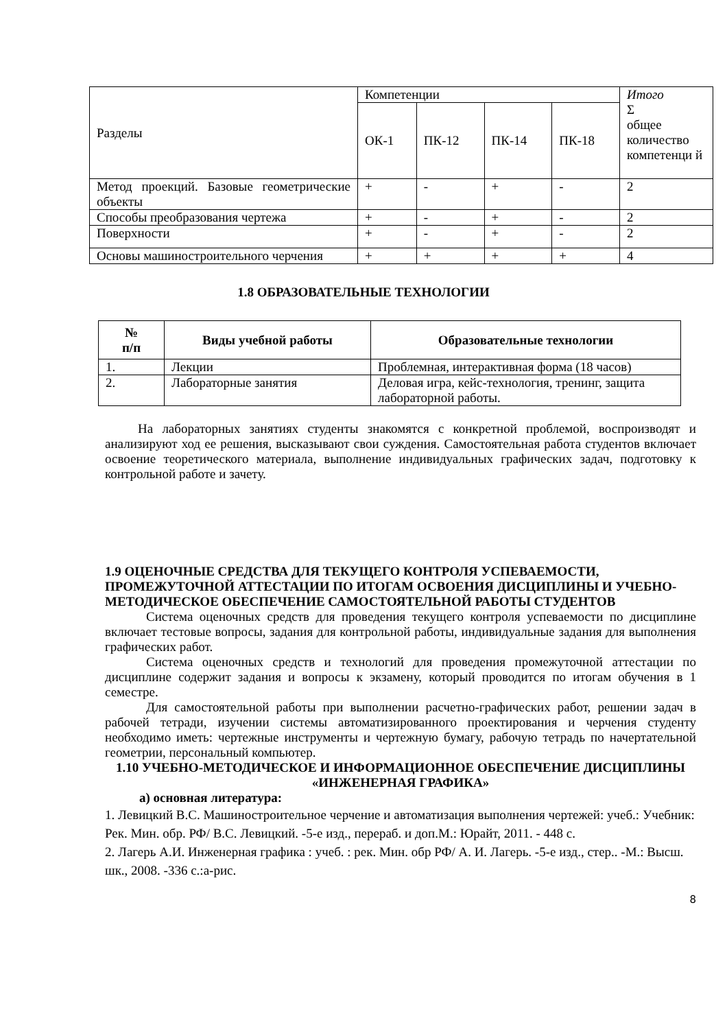| Разделы | Компетенции | | | | Итого Σ общее количество компетенци й |
| | ОК-1 | ПК-12 | ПК-14 | ПК-18 | |
| Метод проекций. Базовые геометрические объекты | + | - | + | - | 2 |
| Способы преобразования чертежа | + | - | + | - | 2 |
| Поверхности | + | - | + | - | 2 |
| Основы машиностроительного черчения | + | + | + | + | 4 |
1.8 ОБРАЗОВАТЕЛЬНЫЕ ТЕХНОЛОГИИ
| № п/п | Виды учебной работы | Образовательные технологии |
| --- | --- | --- |
| 1. | Лекции | Проблемная, интерактивная форма (18 часов) |
| 2. | Лабораторные занятия | Деловая игра, кейс-технология, тренинг, защита лабораторной работы. |
На лабораторных занятиях студенты знакомятся с конкретной проблемой, воспроизводят и анализируют ход ее решения, высказывают свои суждения. Самостоятельная работа студентов включает освоение теоретического материала, выполнение индивидуальных графических задач, подготовку к контрольной работе и зачету.
1.9 ОЦЕНОЧНЫЕ СРЕДСТВА ДЛЯ ТЕКУЩЕГО КОНТРОЛЯ УСПЕВАЕМОСТИ, ПРОМЕЖУТОЧНОЙ АТТЕСТАЦИИ ПО ИТОГАМ ОСВОЕНИЯ ДИСЦИПЛИНЫ И УЧЕБНО-МЕТОДИЧЕСКОЕ ОБЕСПЕЧЕНИЕ САМОСТОЯТЕЛЬНОЙ РАБОТЫ СТУДЕНТОВ
Система оценочных средств для проведения текущего контроля успеваемости по дисциплине включает тестовые вопросы, задания для контрольной работы, индивидуальные задания для выполнения графических работ.
Система оценочных средств и технологий для проведения промежуточной аттестации по дисциплине содержит задания и вопросы к экзамену, который проводится по итогам обучения в 1 семестре.
Для самостоятельной работы при выполнении расчетно-графических работ, решении задач в рабочей тетради, изучении системы автоматизированного проектирования и черчения студенту необходимо иметь: чертежные инструменты и чертежную бумагу, рабочую тетрадь по начертательной геометрии, персональный компьютер.
1.10 УЧЕБНО-МЕТОДИЧЕСКОЕ И ИНФОРМАЦИОННОЕ ОБЕСПЕЧЕНИЕ ДИСЦИПЛИНЫ «ИНЖЕНЕРНАЯ ГРАФИКА»
а) основная литература:
1. Левицкий В.С. Машиностроительное черчение и автоматизация выполнения чертежей: учеб.: Учебник: Рек. Мин. обр. РФ/ В.С. Левицкий. -5-е изд., перераб. и доп.М.: Юрайт, 2011. - 448 с.
2. Лагерь А.И. Инженерная графика : учеб. : рек. Мин. обр РФ/ А. И. Лагерь. -5-е изд., стер.. -М.: Высш. шк., 2008. -336 с.:а-рис.
8